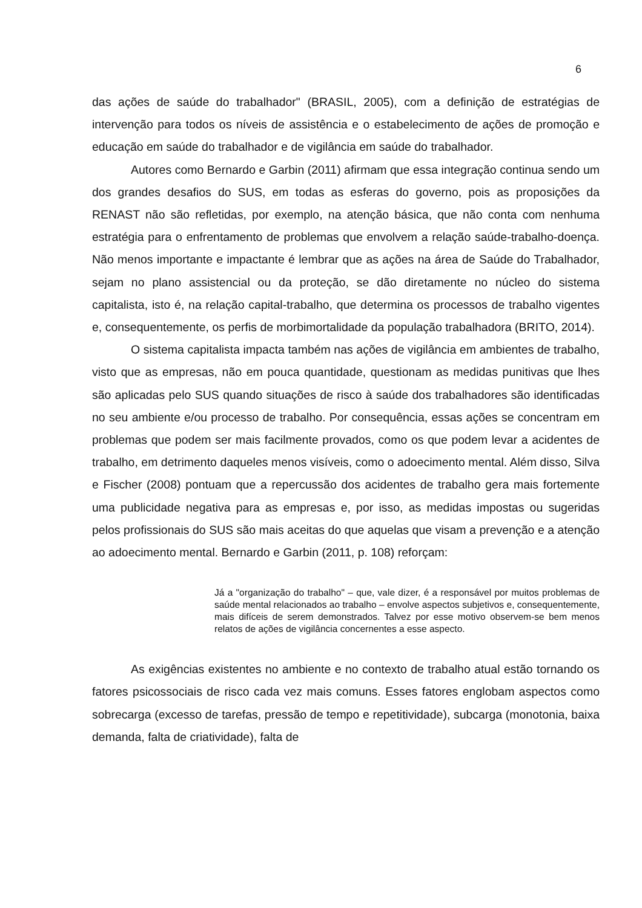6
das ações de saúde do trabalhador" (BRASIL, 2005), com a definição de estratégias de intervenção para todos os níveis de assistência e o estabelecimento de ações de promoção e educação em saúde do trabalhador e de vigilância em saúde do trabalhador.
Autores como Bernardo e Garbin (2011) afirmam que essa integração continua sendo um dos grandes desafios do SUS, em todas as esferas do governo, pois as proposições da RENAST não são refletidas, por exemplo, na atenção básica, que não conta com nenhuma estratégia para o enfrentamento de problemas que envolvem a relação saúde-trabalho-doença. Não menos importante e impactante é lembrar que as ações na área de Saúde do Trabalhador, sejam no plano assistencial ou da proteção, se dão diretamente no núcleo do sistema capitalista, isto é, na relação capital-trabalho, que determina os processos de trabalho vigentes e, consequentemente, os perfis de morbimortalidade da população trabalhadora (BRITO, 2014).
O sistema capitalista impacta também nas ações de vigilância em ambientes de trabalho, visto que as empresas, não em pouca quantidade, questionam as medidas punitivas que lhes são aplicadas pelo SUS quando situações de risco à saúde dos trabalhadores são identificadas no seu ambiente e/ou processo de trabalho. Por consequência, essas ações se concentram em problemas que podem ser mais facilmente provados, como os que podem levar a acidentes de trabalho, em detrimento daqueles menos visíveis, como o adoecimento mental. Além disso, Silva e Fischer (2008) pontuam que a repercussão dos acidentes de trabalho gera mais fortemente uma publicidade negativa para as empresas e, por isso, as medidas impostas ou sugeridas pelos profissionais do SUS são mais aceitas do que aquelas que visam a prevenção e a atenção ao adoecimento mental. Bernardo e Garbin (2011, p. 108) reforçam:
Já a "organização do trabalho" – que, vale dizer, é a responsável por muitos problemas de saúde mental relacionados ao trabalho – envolve aspectos subjetivos e, consequentemente, mais difíceis de serem demonstrados. Talvez por esse motivo observem-se bem menos relatos de ações de vigilância concernentes a esse aspecto.
As exigências existentes no ambiente e no contexto de trabalho atual estão tornando os fatores psicossociais de risco cada vez mais comuns. Esses fatores englobam aspectos como sobrecarga (excesso de tarefas, pressão de tempo e repetitividade), subcarga (monotonia, baixa demanda, falta de criatividade), falta de